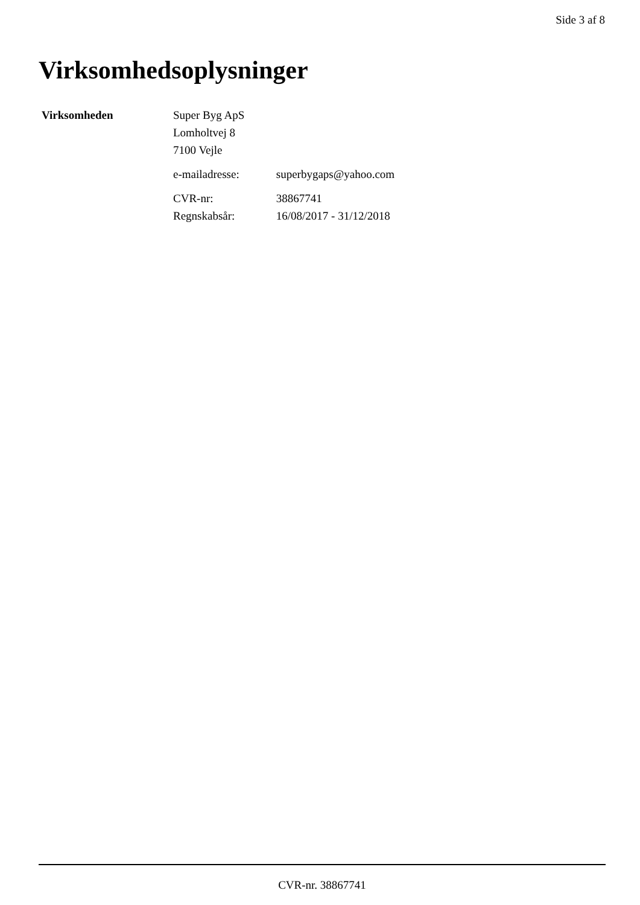Side 3 af 8
Virksomhedsoplysninger
Virksomheden Super Byg ApS
Lomholtvej 8
7100 Vejle
e-mailadresse: superbygaps@yahoo.com
CVR-nr: 38867741
Regnskabsår: 16/08/2017 - 31/12/2018
CVR-nr. 38867741